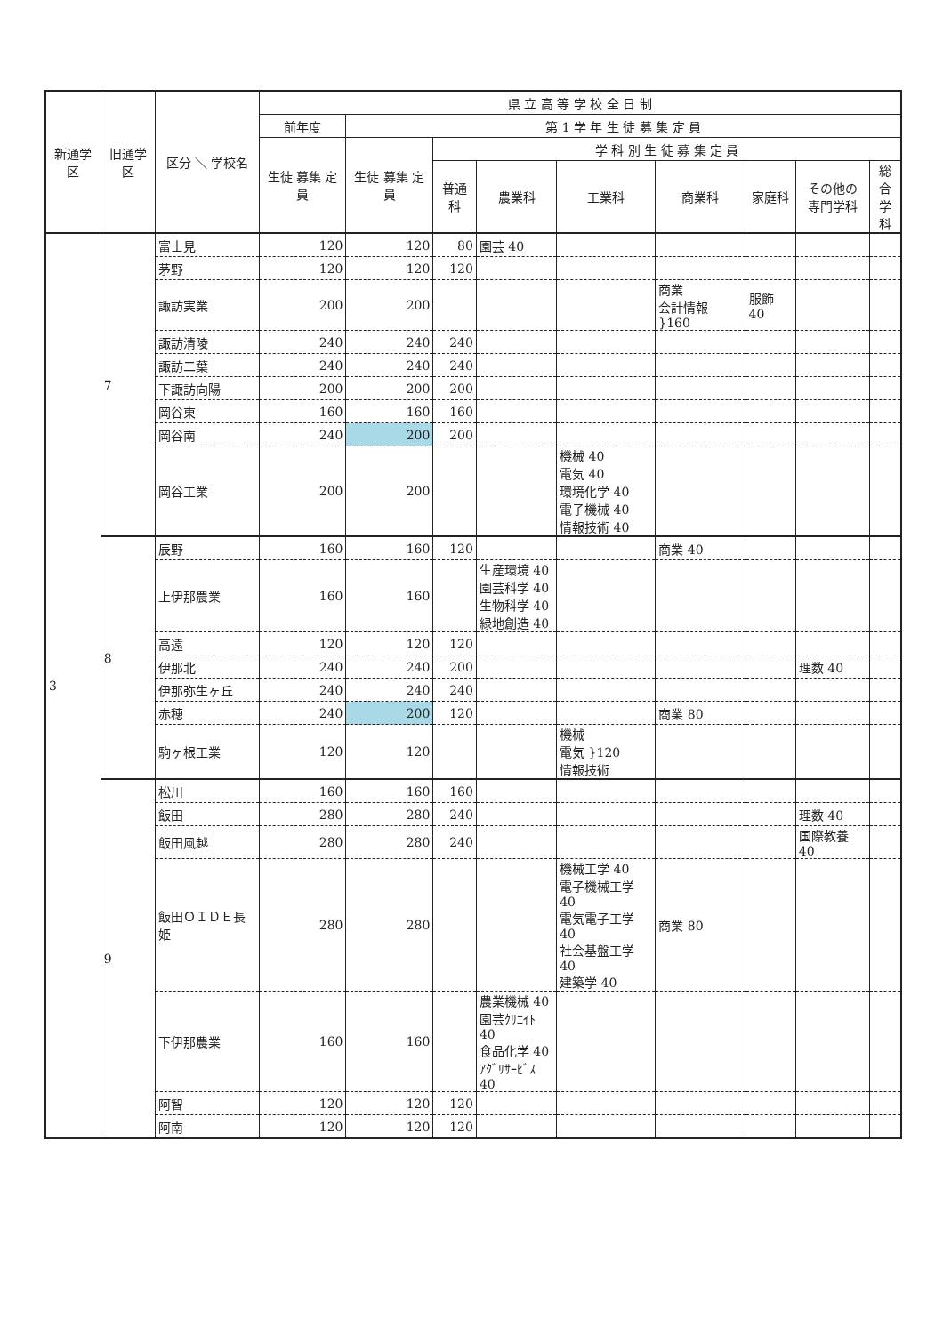| 新通学区 | 旧通学区 | 区分 ＼ 学校名 | 県 立 高 等 学 校 全 日 制 | | | | | | | | |
| --- | --- | --- | --- | --- | --- | --- | --- | --- | --- | --- | --- |
| | | | 前年度 | 第 1 学 年 生 徒 募 集 定 員 | | | | | | | |
| | | | 生徒 募集 定員 | 生徒 募集 定員 | 学 科 別 生 徒 募 集 定 員 | | | | | | |
| | | | | | 普通科 | 農業科 | 工業科 | 商業科 | 家庭科 | その他の 専門学科 | 総合 学科 |
| 3 | 7 | 富士見 | 120 | 120 | 80 | 園芸 40 | | | | | |
| | | 茅野 | 120 | 120 | 120 | | | | | | |
| | | 諏訪実業 | 200 | 200 | | | | 商業 会計情報 }160 | 服飾 40 | | |
| | | 諏訪清陵 | 240 | 240 | 240 | | | | | | |
| | | 諏訪二葉 | 240 | 240 | 240 | | | | | | |
| | | 下諏訪向陽 | 200 | 200 | 200 | | | | | | |
| | | 岡谷東 | 160 | 160 | 160 | | | | | | |
| | | 岡谷南 | 240 | 200 | 200 | | | | | | |
| | | 岡谷工業 | 200 | 200 | | | 機械 40 電気 40 環境化学 40 電子機械 40 情報技術 40 | | | | |
| | 8 | 辰野 | 160 | 160 | 120 | | | 商業 40 | | | |
| | | 上伊那農業 | 160 | 160 | | 生産環境 40 園芸科学 40 生物科学 40 緑地創造 40 | | | | | |
| | | 高遠 | 120 | 120 | 120 | | | | | | |
| | | 伊那北 | 240 | 240 | 200 | | | | | 理数 40 | |
| | | 伊那弥生ヶ丘 | 240 | 240 | 240 | | | | | | |
| | | 赤穂 | 240 | 200 | 120 | | | 商業 80 | | | |
| | | 駒ヶ根工業 | 120 | 120 | | | 機械 電気 }120 情報技術 | | | | |
| | 9 | 松川 | 160 | 160 | 160 | | | | | | |
| | | 飯田 | 280 | 280 | 240 | | | | | 理数 40 | |
| | | 飯田風越 | 280 | 280 | 240 | | | | | 国際教養 40 | |
| | | 飯田ＯＩＤＥ長姫 | 280 | 280 | | | 機械工学 40 電子機械工学 40 電気電子工学 40 社会基盤工学 40 建築学 40 | 商業 80 | | | |
| | | 下伊那農業 | 160 | 160 | | 農業機械 40 園芸ｸﾘｴｲﾄ 40 食品化学 40 ｱｸﾞﾘｻｰﾋﾞｽ 40 | | | | | |
| | | 阿智 | 120 | 120 | 120 | | | | | | |
| | | 阿南 | 120 | 120 | 120 | | | | | | |